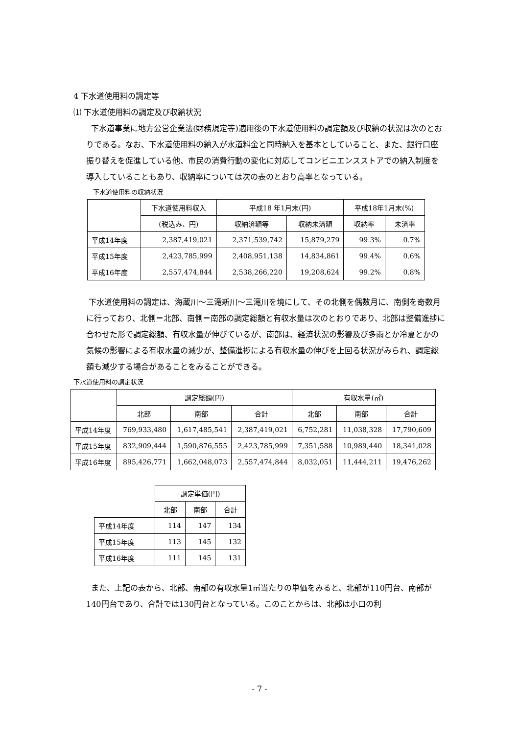4 下水道使用料の調定等
⑴ 下水道使用料の調定及び収納状況
下水道事業に地方公営企業法(財務規定等)適用後の下水道使用料の調定額及び収納の状況は次のとおりである。なお、下水道使用料の納入が水道料金と同時納入を基本としていること、また、銀行口座振り替えを促進している他、市民の消費行動の変化に対応してコンビニエンスストアでの納入制度を導入していることもあり、収納率については次の表のとおり高率となっている。
下水道使用料の収納状況
| | 下水道使用料収入 | 平成18 年1月末(円) | | 平成18年1月末(%) | |
| --- | --- | --- | --- | --- | --- |
| | (税込み、円) | 収納済額等 | 収納未済額 | 収納率 | 未済率 |
| 平成14年度 | 2,387,419,021 | 2,371,539,742 | 15,879,279 | 99.3% | 0.7% |
| 平成15年度 | 2,423,785,999 | 2,408,951,138 | 14,834,861 | 99.4% | 0.6% |
| 平成16年度 | 2,557,474,844 | 2,538,266,220 | 19,208,624 | 99.2% | 0.8% |
下水道使用料の調定は、海蔵川～三滝新川～三滝川を境にして、その北側を偶数月に、南側を奇数月に行っており、北側＝北部、南側＝南部の調定総額と有収水量は次のとおりであり、北部は整備進捗に合わせた形で調定総額、有収水量が伸びているが、南部は、経済状況の影響及び多雨とか冷夏とかの気候の影響による有収水量の減少が、整備進捗による有収水量の伸びを上回る状況がみられ、調定総額も減少する場合があることをみることができる。
下水道使用料の調定状況
| | 調定総額(円) | | | 有収水量(㎥) | | |
| --- | --- | --- | --- | --- | --- | --- |
| | 北部 | 南部 | 合計 | 北部 | 南部 | 合計 |
| 平成14年度 | 769,933,480 | 1,617,485,541 | 2,387,419,021 | 6,752,281 | 11,038,328 | 17,790,609 |
| 平成15年度 | 832,909,444 | 1,590,876,555 | 2,423,785,999 | 7,351,588 | 10,989,440 | 18,341,028 |
| 平成16年度 | 895,426,771 | 1,662,048,073 | 2,557,474,844 | 8,032,051 | 11,444,211 | 19,476,262 |
| | 調定単価(円) | | |
| --- | --- | --- | --- |
| | 北部 | 南部 | 合計 |
| 平成14年度 | 114 | 147 | 134 |
| 平成15年度 | 113 | 145 | 132 |
| 平成16年度 | 111 | 145 | 131 |
また、上記の表から、北部、南部の有収水量1㎥当たりの単価をみると、北部が110円台、南部が140円台であり、合計では130円台となっている。このことからは、北部は小口の利
- 7 -